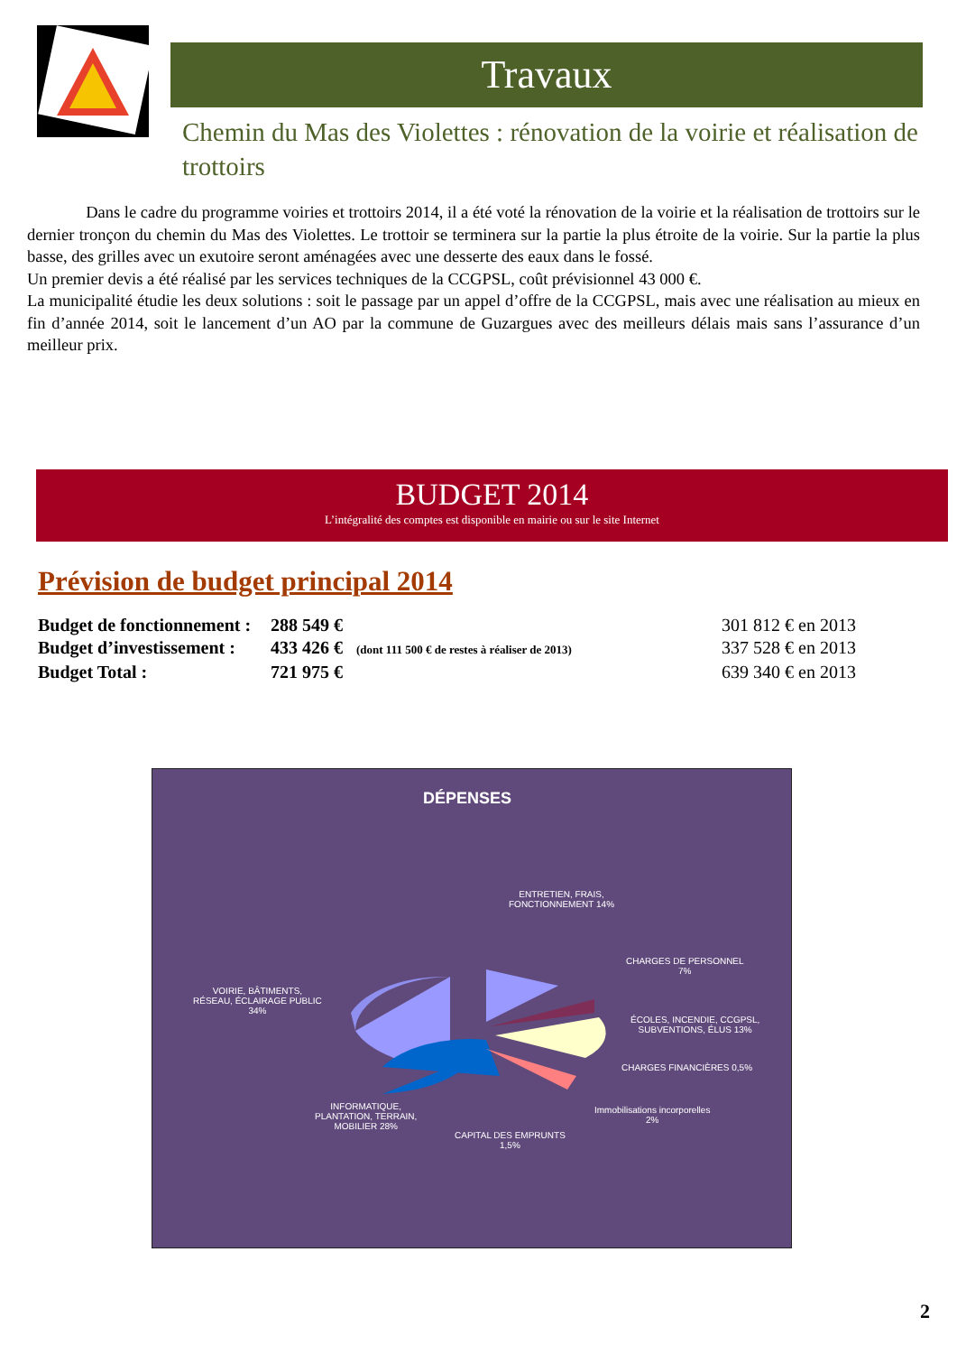Travaux
Chemin du Mas des Violettes : rénovation de la voirie et réalisation de trottoirs
Dans le cadre du programme voiries et trottoirs 2014, il a été voté la rénovation de la voirie et la réalisation de trottoirs sur le dernier tronçon du chemin du Mas des Violettes. Le trottoir se terminera sur la partie la plus étroite de la voirie. Sur la partie la plus basse, des grilles avec un exutoire seront aménagées avec une desserte des eaux dans le fossé.
Un premier devis a été réalisé par les services techniques de la CCGPSL, coût prévisionnel 43 000 €.
La municipalité étudie les deux solutions : soit le passage par un appel d’offre de la CCGPSL, mais avec une réalisation au mieux en fin d’année 2014, soit le lancement d’un AO par la commune de Guzargues avec des meilleurs délais mais sans l’assurance d’un meilleur prix.
BUDGET 2014
L’intégralité des comptes est disponible en mairie ou sur le site Internet
Prévision de budget principal 2014
Budget de fonctionnement :
288 549 €
301 812 € en 2013
Budget d’investissement :
433 426 € (dont 111 500 € de restes à réaliser de 2013)
337 528 € en 2013
Budget Total :
721 975 €
639 340 € en 2013
DÉPENSES
ENTRETIEN, FRAIS,
FONCTIONNEMENT 14%
CHARGES DE PERSONNEL
7%
VOIRIE, BÂTIMENTS,
RÉSEAU, ÉCLAIRAGE PUBLIC
34%
ÉCOLES, INCENDIE, CCGPSL,
SUBVENTIONS, ÉLUS 13%
CHARGES FINANCIÈRES 0,5%
Immobilisations incorporelles
2%
INFORMATIQUE,
PLANTATION, TERRAIN,
MOBILIER 28%
CAPITAL DES EMPRUNTS
1,5%
2